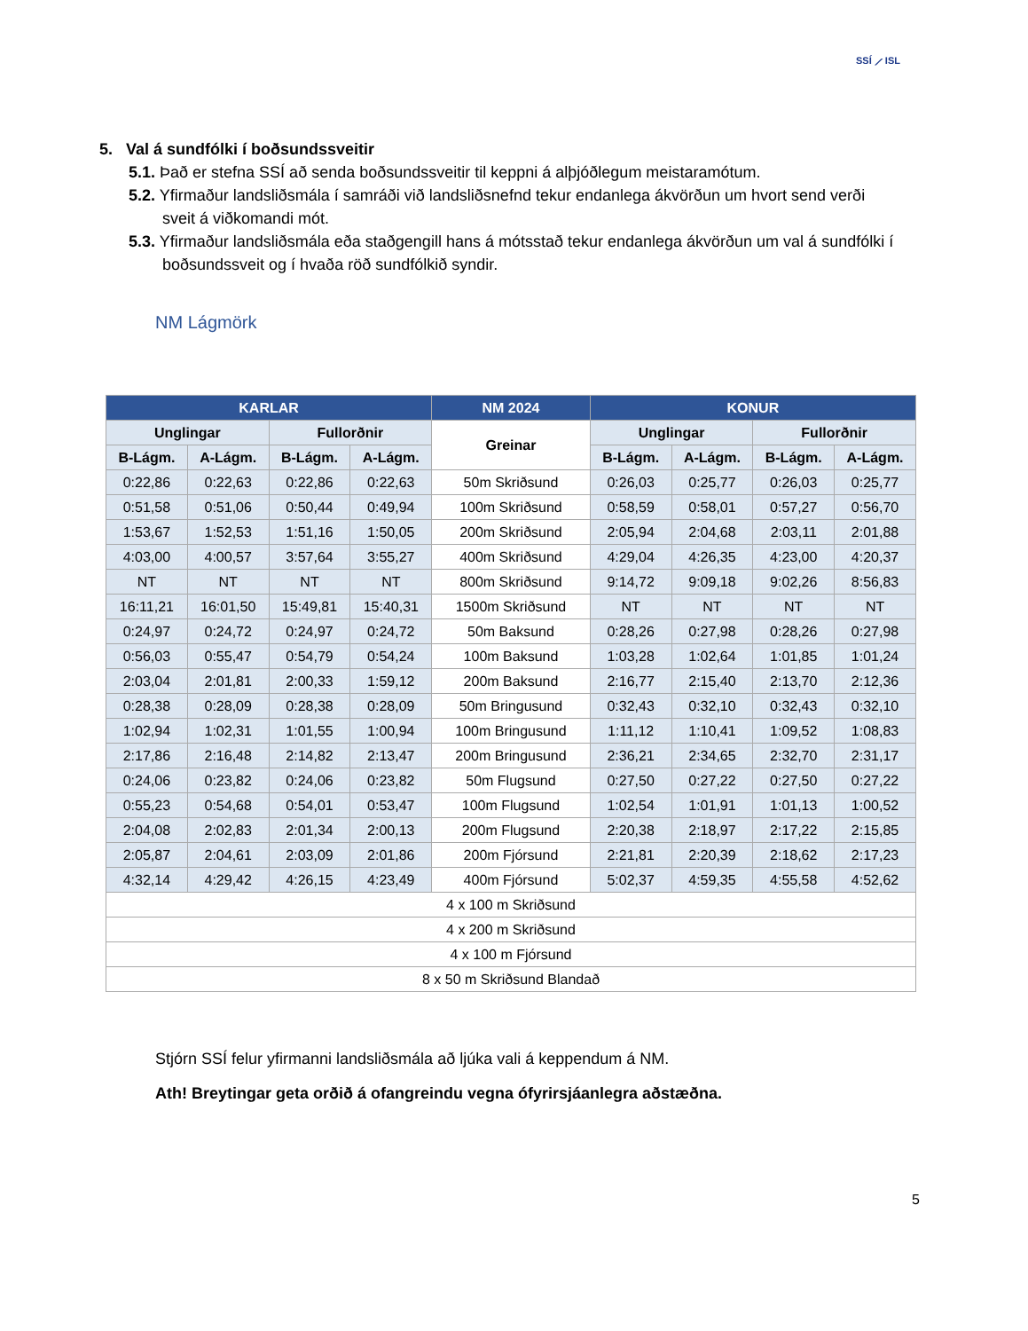SSÍ ⟋ ISL
5. Val á sundfólki í boðsundssveitir
5.1. Það er stefna SSÍ að senda boðsundssveitir til keppni á alþjóðlegum meistaramótum.
5.2. Yfirmaður landsliðsmála í samráði við landsliðsnefnd tekur endanlega ákvörðun um hvort send verði sveit á viðkomandi mót.
5.3. Yfirmaður landsliðsmála eða staðgengill hans á mótsstað tekur endanlega ákvörðun um val á sundfólki í boðsundssveit og í hvaða röð sundfólkið syndir.
NM Lágmörk
| KARLAR | | | | NM 2024 | KONUR | | | |
| --- | --- | --- | --- | --- | --- | --- | --- | --- |
| Unglingar | | Fullorðnir | | Greinar | Unglingar | | Fullorðnir | |
| B-Lágm. | A-Lágm. | B-Lágm. | A-Lágm. | | B-Lágm. | A-Lágm. | B-Lágm. | A-Lágm. |
| 0:22,86 | 0:22,63 | 0:22,86 | 0:22,63 | 50m Skriðsund | 0:26,03 | 0:25,77 | 0:26,03 | 0:25,77 |
| 0:51,58 | 0:51,06 | 0:50,44 | 0:49,94 | 100m Skriðsund | 0:58,59 | 0:58,01 | 0:57,27 | 0:56,70 |
| 1:53,67 | 1:52,53 | 1:51,16 | 1:50,05 | 200m Skriðsund | 2:05,94 | 2:04,68 | 2:03,11 | 2:01,88 |
| 4:03,00 | 4:00,57 | 3:57,64 | 3:55,27 | 400m Skriðsund | 4:29,04 | 4:26,35 | 4:23,00 | 4:20,37 |
| NT | NT | NT | NT | 800m Skriðsund | 9:14,72 | 9:09,18 | 9:02,26 | 8:56,83 |
| 16:11,21 | 16:01,50 | 15:49,81 | 15:40,31 | 1500m Skriðsund | NT | NT | NT | NT |
| 0:24,97 | 0:24,72 | 0:24,97 | 0:24,72 | 50m Baksund | 0:28,26 | 0:27,98 | 0:28,26 | 0:27,98 |
| 0:56,03 | 0:55,47 | 0:54,79 | 0:54,24 | 100m Baksund | 1:03,28 | 1:02,64 | 1:01,85 | 1:01,24 |
| 2:03,04 | 2:01,81 | 2:00,33 | 1:59,12 | 200m Baksund | 2:16,77 | 2:15,40 | 2:13,70 | 2:12,36 |
| 0:28,38 | 0:28,09 | 0:28,38 | 0:28,09 | 50m Bringusund | 0:32,43 | 0:32,10 | 0:32,43 | 0:32,10 |
| 1:02,94 | 1:02,31 | 1:01,55 | 1:00,94 | 100m Bringusund | 1:11,12 | 1:10,41 | 1:09,52 | 1:08,83 |
| 2:17,86 | 2:16,48 | 2:14,82 | 2:13,47 | 200m Bringusund | 2:36,21 | 2:34,65 | 2:32,70 | 2:31,17 |
| 0:24,06 | 0:23,82 | 0:24,06 | 0:23,82 | 50m Flugsund | 0:27,50 | 0:27,22 | 0:27,50 | 0:27,22 |
| 0:55,23 | 0:54,68 | 0:54,01 | 0:53,47 | 100m Flugsund | 1:02,54 | 1:01,91 | 1:01,13 | 1:00,52 |
| 2:04,08 | 2:02,83 | 2:01,34 | 2:00,13 | 200m Flugsund | 2:20,38 | 2:18,97 | 2:17,22 | 2:15,85 |
| 2:05,87 | 2:04,61 | 2:03,09 | 2:01,86 | 200m Fjórsund | 2:21,81 | 2:20,39 | 2:18,62 | 2:17,23 |
| 4:32,14 | 4:29,42 | 4:26,15 | 4:23,49 | 400m Fjórsund | 5:02,37 | 4:59,35 | 4:55,58 | 4:52,62 |
| 4 x 100 m Skriðsund | | | | | | | | |
| 4 x 200 m Skriðsund | | | | | | | | |
| 4 x 100 m Fjórsund | | | | | | | | |
| 8 x 50 m Skriðsund Blandað | | | | | | | | |
Stjórn SSÍ felur yfirmanni landsliðsmála að ljúka vali á keppendum á NM.
Ath! Breytingar geta orðið á ofangreindu vegna ófyrirsjáanlegra aðstæðna.
5